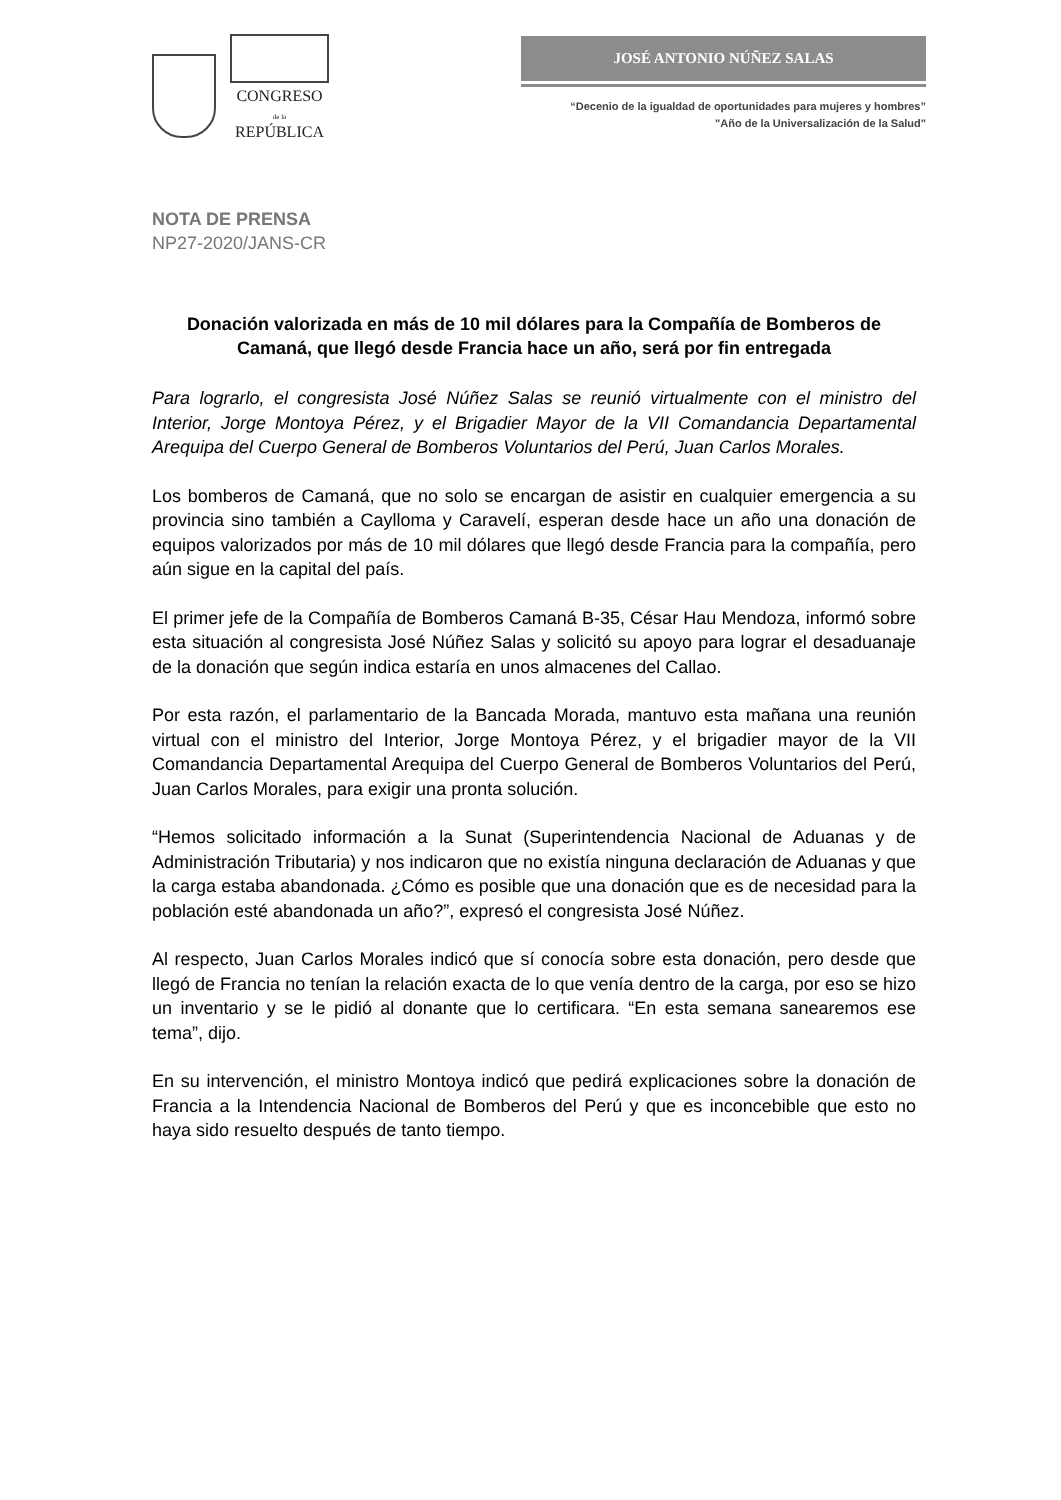CONGRESO
de la
REPÚBLICA
JOSÉ ANTONIO NÚÑEZ SALAS
“Decenio de la igualdad de oportunidades para mujeres y hombres”
"Año de la Universalización de la Salud"
NOTA DE PRENSA
NP27-2020/JANS-CR
Donación valorizada en más de 10 mil dólares para la Compañía de Bomberos de Camaná, que llegó desde Francia hace un año, será por fin entregada
Para lograrlo, el congresista José Núñez Salas se reunió virtualmente con el ministro del Interior, Jorge Montoya Pérez, y el Brigadier Mayor de la VII Comandancia Departamental Arequipa del Cuerpo General de Bomberos Voluntarios del Perú, Juan Carlos Morales.
Los bomberos de Camaná, que no solo se encargan de asistir en cualquier emergencia a su provincia sino también a Caylloma y Caravelí, esperan desde hace un año una donación de equipos valorizados por más de 10 mil dólares que llegó desde Francia para la compañía, pero aún sigue en la capital del país.
El primer jefe de la Compañía de Bomberos Camaná B-35, César Hau Mendoza, informó sobre esta situación al congresista José Núñez Salas y solicitó su apoyo para lograr el desaduanaje de la donación que según indica estaría en unos almacenes del Callao.
Por esta razón, el parlamentario de la Bancada Morada, mantuvo esta mañana una reunión virtual con el ministro del Interior, Jorge Montoya Pérez, y el brigadier mayor de la VII Comandancia Departamental Arequipa del Cuerpo General de Bomberos Voluntarios del Perú, Juan Carlos Morales, para exigir una pronta solución.
“Hemos solicitado información a la Sunat (Superintendencia Nacional de Aduanas y de Administración Tributaria) y nos indicaron que no existía ninguna declaración de Aduanas y que la carga estaba abandonada. ¿Cómo es posible que una donación que es de necesidad para la población esté abandonada un año?”, expresó el congresista José Núñez.
Al respecto, Juan Carlos Morales indicó que sí conocía sobre esta donación, pero desde que llegó de Francia no tenían la relación exacta de lo que venía dentro de la carga, por eso se hizo un inventario y se le pidió al donante que lo certificara. “En esta semana sanearemos ese tema”, dijo.
En su intervención, el ministro Montoya indicó que pedirá explicaciones sobre la donación de Francia a la Intendencia Nacional de Bomberos del Perú y que es inconcebible que esto no haya sido resuelto después de tanto tiempo.